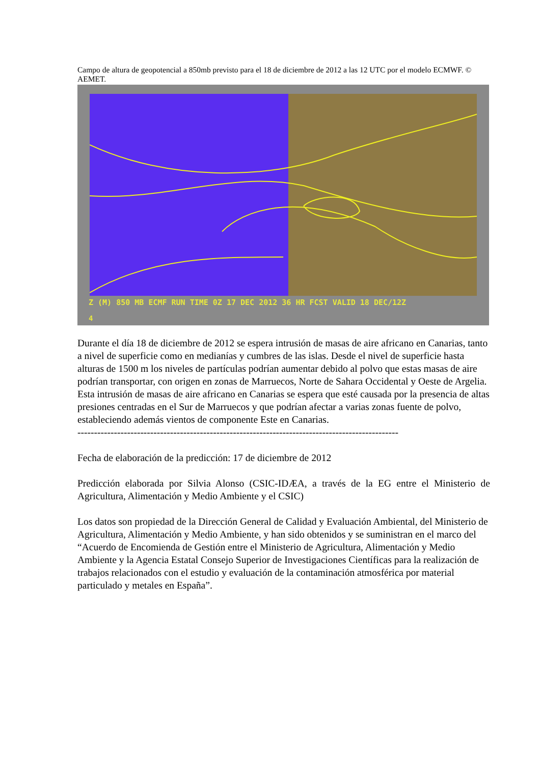Campo de altura de geopotencial a 850mb previsto para el 18 de diciembre de 2012 a las 12 UTC por el modelo ECMWF. © AEMET.
Z (M) 850 MB ECMF RUN TIME 0Z 17 DEC 2012 36 HR FCST VALID 18 DEC/12Z
4
Durante el día 18 de diciembre de 2012 se espera intrusión de masas de aire africano en Canarias, tanto a nivel de superficie como en medianías y cumbres de las islas. Desde el nivel de superficie hasta alturas de 1500 m los niveles de partículas podrían aumentar debido al polvo que estas masas de aire podrían transportar, con origen en zonas de Marruecos, Norte de Sahara Occidental y Oeste de Argelia.
Esta intrusión de masas de aire africano en Canarias se espera que esté causada por la presencia de altas presiones centradas en el Sur de Marruecos y que podrían afectar a varias zonas fuente de polvo, estableciendo además vientos de componente Este en Canarias.
-------------------------------------------------------------------------------------------------
Fecha de elaboración de la predicción: 17 de diciembre de 2012
Predicción elaborada por Silvia Alonso (CSIC-IDÆA, a través de la EG entre el Ministerio de Agricultura, Alimentación y Medio Ambiente y el CSIC)
Los datos son propiedad de la Dirección General de Calidad y Evaluación Ambiental, del Ministerio de Agricultura, Alimentación y Medio Ambiente, y han sido obtenidos y se suministran en el marco del “Acuerdo de Encomienda de Gestión entre el Ministerio de Agricultura, Alimentación y Medio Ambiente y la Agencia Estatal Consejo Superior de Investigaciones Científicas para la realización de trabajos relacionados con el estudio y evaluación de la contaminación atmosférica por material particulado y metales en España”.